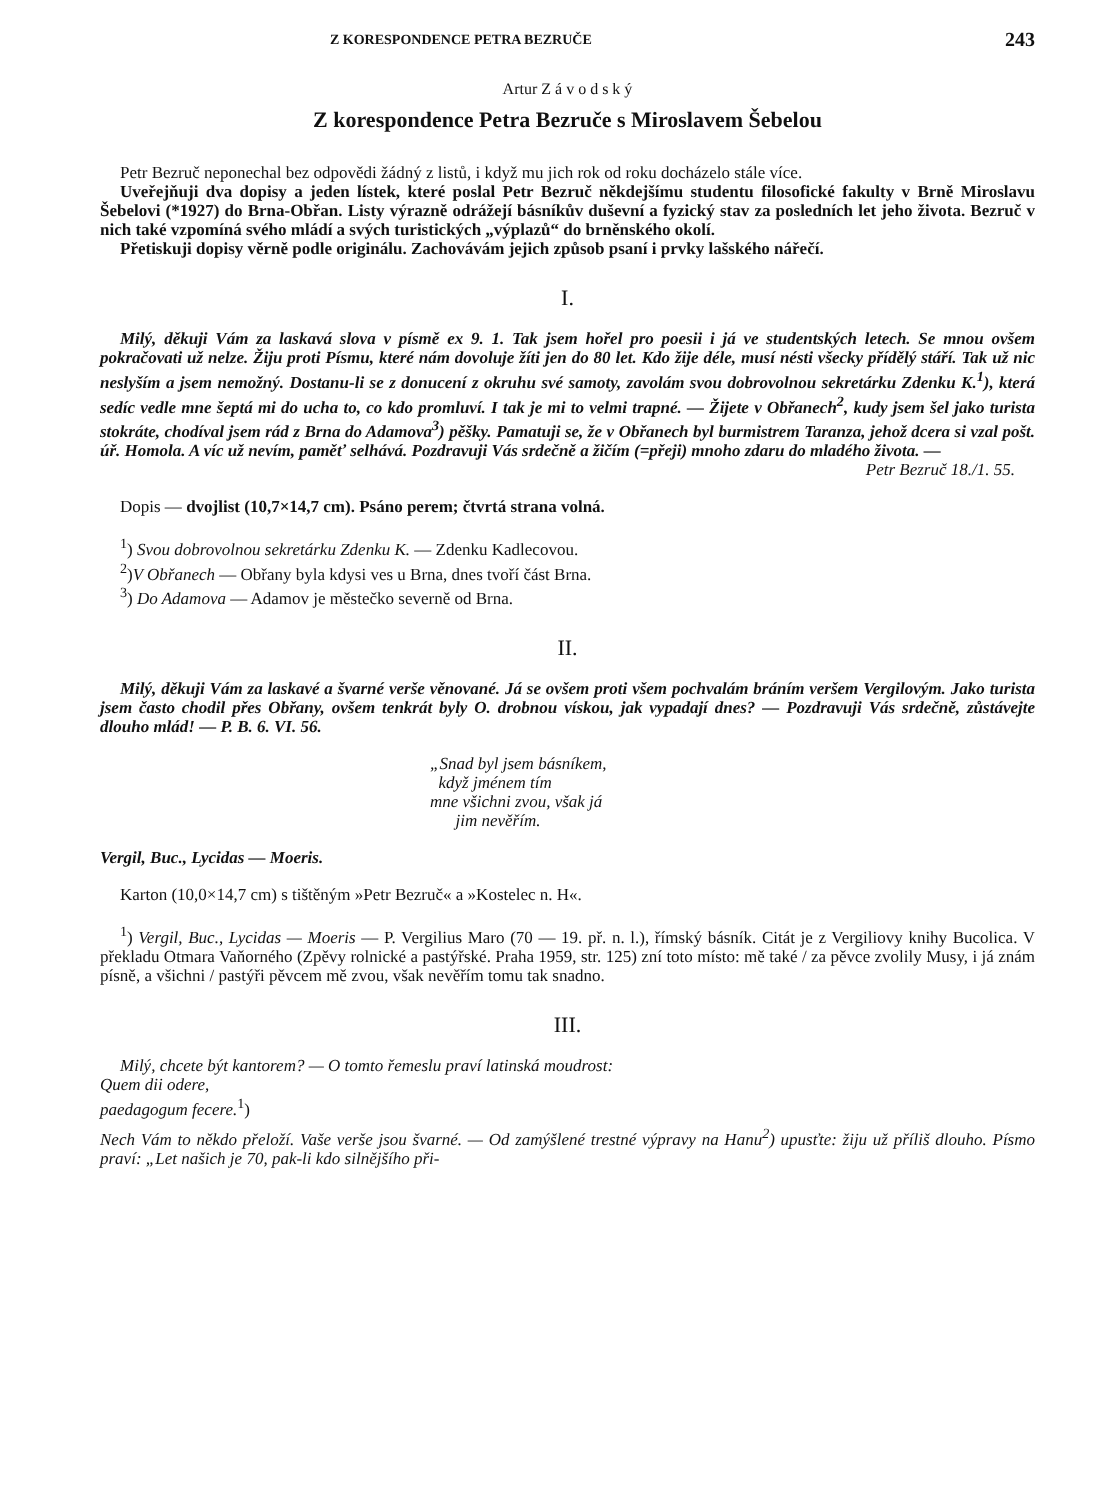Z KORESPONDENCE PETRA BEZRUČE 243
Artur Z á v o d s k ý
Z korespondence Petra Bezruče s Miroslavem Šebelou
Petr Bezruč neponechal bez odpovědi žádný z listů, i když mu jich rok od roku docházelo stále více.
Uveřejňuji dva dopisy a jeden lístek, které poslal Petr Bezruč někdejšímu studentu filosofické fakulty v Brně Miroslavu Šebelovi (*1927) do Brna-Obřan. Listy výrazně odrážejí básníkův duševní a fyzický stav za posledních let jeho života. Bezruč v nich také vzpomíná svého mládí a svých turistických „výplazů“ do brněnského okolí.
Přetiskuji dopisy věrně podle originálu. Zachovávám jejich způsob psaní i prvky lašského nářečí.
I.
Milý, děkuji Vám za laskavá slova v písmě ex 9. 1. Tak jsem hořel pro poesii i já ve studentských letech. Se mnou ovšem pokračovati už nelze. Žiju proti Písmu, které nám dovoluje žíti jen do 80 let. Kdo žije déle, musí nésti všecky přídělý stáří. Tak už nic neslyším a jsem nemožný. Dostanu-li se z donucení z okruhu své samoty, zavolám svou dobrovolnou sekretárku Zdenku K.<sup>1</sup>), která sedíc vedle mne šeptá mi do ucha to, co kdo promluví. I tak je mi to velmi trapné. — Žijete v Obřanech<sup>2</sup>, kudy jsem šel jako turista stokráte, chodíval jsem rád z Brna do Adamova<sup>3</sup>) pěšky. Pamatuji se, že v Obřanech byl burmistrem Taranza, jehož dcera si vzal pošt. úř. Homola. A víc už nevím, paměť selhává. Pozdravuji Vás srdečně a žičím (=přeji) mnoho zdaru do mladého života. —
Petr Bezruč 18./1. 55.
Dopis — dvojlist (10,7×14,7 cm). Psáno perem; čtvrtá strana volná.
<sup>1</sup>) Svou dobrovolnou sekretárku Zdenku K. — Zdenku Kadlecovou.
<sup>2</sup>)V Obřanech — Obřany byla kdysi ves u Brna, dnes tvoří část Brna.
<sup>3</sup>) Do Adamova — Adamov je městečko severně od Brna.
II.
Milý, děkuji Vám za laskavé a švarné verše věnované. Já se ovšem proti všem pochvalám bráním veršem Vergilovým. Jako turista jsem často chodil přes Obřany, ovšem tenkrát byly O. drobnou vískou, jak vypadají dnes? — Pozdravuji Vás srdečně, zůstávejte dlouho mlád! — P. B. 6. VI. 56.
„Snad byl jsem básníkem,
když jménem tím
mne všichni zvou, však já
jim nevěřím.
Vergil, Buc., Lycidas — Moeris.
Karton (10,0×14,7 cm) s tištěným »Petr Bezruč« a »Kostelec n. H«.
<sup>1</sup>) Vergil, Buc., Lycidas — Moeris — P. Vergilius Maro (70 — 19. př. n. l.), římský básník. Citát je z Vergiliovy knihy Bucolica. V překladu Otmara Vaňorného (Zpěvy rolnické a pastýřské. Praha 1959, str. 125) zní toto místo: mě také / za pěvce zvolily Musy, i já znám písně, a všichni / pastýři pěvcem mě zvou, však nevěřím tomu tak snadno.
III.
Milý, chcete být kantorem? — O tomto řemeslu praví latinská moudrost:
Quem dii odere,
paedagogum fecere.<sup>1</sup>)
Nech Vám to někdo přeloží. Vaše verše jsou švarné. — Od zamýšlené trestné výpravy na Hanu<sup>2</sup>) upusťte: žiju už příliš dlouho. Písmo praví: „Let našich je 70, pak-li kdo silnějšího při-